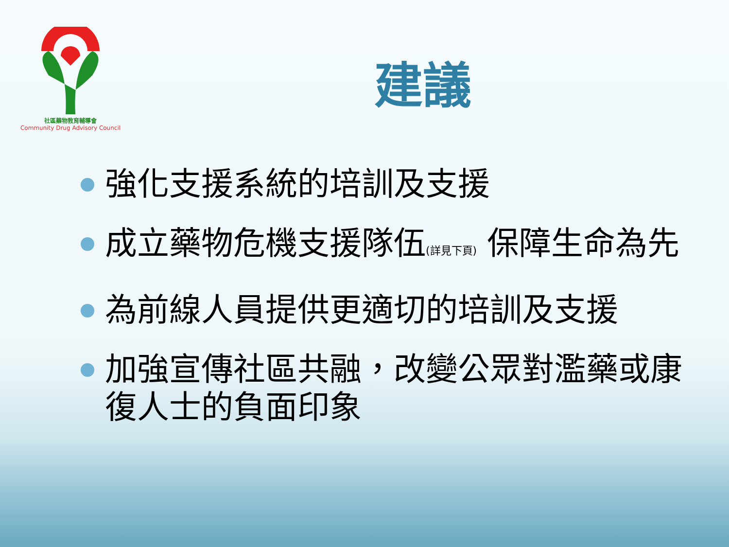社區藥物教育輔導會
Community Drug Advisory Council
建議
強化支援系統的培訓及支援
成立藥物危機支援隊伍(詳見下頁) 保障生命為先
為前線人員提供更適切的培訓及支援
加強宣傳社區共融，改變公眾對濫藥或康復人士的負面印象